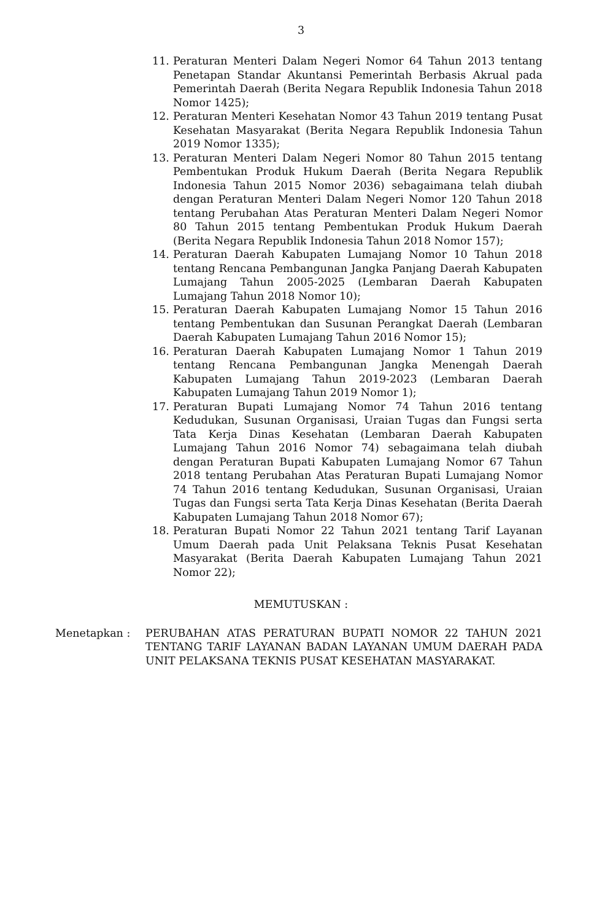3
11. Peraturan Menteri Dalam Negeri Nomor 64 Tahun 2013 tentang Penetapan Standar Akuntansi Pemerintah Berbasis Akrual pada Pemerintah Daerah (Berita Negara Republik Indonesia Tahun 2018 Nomor 1425);
12. Peraturan Menteri Kesehatan Nomor 43 Tahun 2019 tentang Pusat Kesehatan Masyarakat (Berita Negara Republik Indonesia Tahun 2019 Nomor 1335);
13. Peraturan Menteri Dalam Negeri Nomor 80 Tahun 2015 tentang Pembentukan Produk Hukum Daerah (Berita Negara Republik Indonesia Tahun 2015 Nomor 2036) sebagaimana telah diubah dengan Peraturan Menteri Dalam Negeri Nomor 120 Tahun 2018 tentang Perubahan Atas Peraturan Menteri Dalam Negeri Nomor 80 Tahun 2015 tentang Pembentukan Produk Hukum Daerah (Berita Negara Republik Indonesia Tahun 2018 Nomor 157);
14. Peraturan Daerah Kabupaten Lumajang Nomor 10 Tahun 2018 tentang Rencana Pembangunan Jangka Panjang Daerah Kabupaten Lumajang Tahun 2005-2025 (Lembaran Daerah Kabupaten Lumajang Tahun 2018 Nomor 10);
15. Peraturan Daerah Kabupaten Lumajang Nomor 15 Tahun 2016 tentang Pembentukan dan Susunan Perangkat Daerah (Lembaran Daerah Kabupaten Lumajang Tahun 2016 Nomor 15);
16. Peraturan Daerah Kabupaten Lumajang Nomor 1 Tahun 2019 tentang Rencana Pembangunan Jangka Menengah Daerah Kabupaten Lumajang Tahun 2019-2023 (Lembaran Daerah Kabupaten Lumajang Tahun 2019 Nomor 1);
17. Peraturan Bupati Lumajang Nomor 74 Tahun 2016 tentang Kedudukan, Susunan Organisasi, Uraian Tugas dan Fungsi serta Tata Kerja Dinas Kesehatan (Lembaran Daerah Kabupaten Lumajang Tahun 2016 Nomor 74) sebagaimana telah diubah dengan Peraturan Bupati Kabupaten Lumajang Nomor 67 Tahun 2018 tentang Perubahan Atas Peraturan Bupati Lumajang Nomor 74 Tahun 2016 tentang Kedudukan, Susunan Organisasi, Uraian Tugas dan Fungsi serta Tata Kerja Dinas Kesehatan (Berita Daerah Kabupaten Lumajang Tahun 2018 Nomor 67);
18. Peraturan Bupati Nomor 22 Tahun 2021 tentang Tarif Layanan Umum Daerah pada Unit Pelaksana Teknis Pusat Kesehatan Masyarakat (Berita Daerah Kabupaten Lumajang Tahun 2021 Nomor 22);
MEMUTUSKAN :
Menetapkan : PERUBAHAN ATAS PERATURAN BUPATI NOMOR 22 TAHUN 2021 TENTANG TARIF LAYANAN BADAN LAYANAN UMUM DAERAH PADA UNIT PELAKSANA TEKNIS PUSAT KESEHATAN MASYARAKAT.